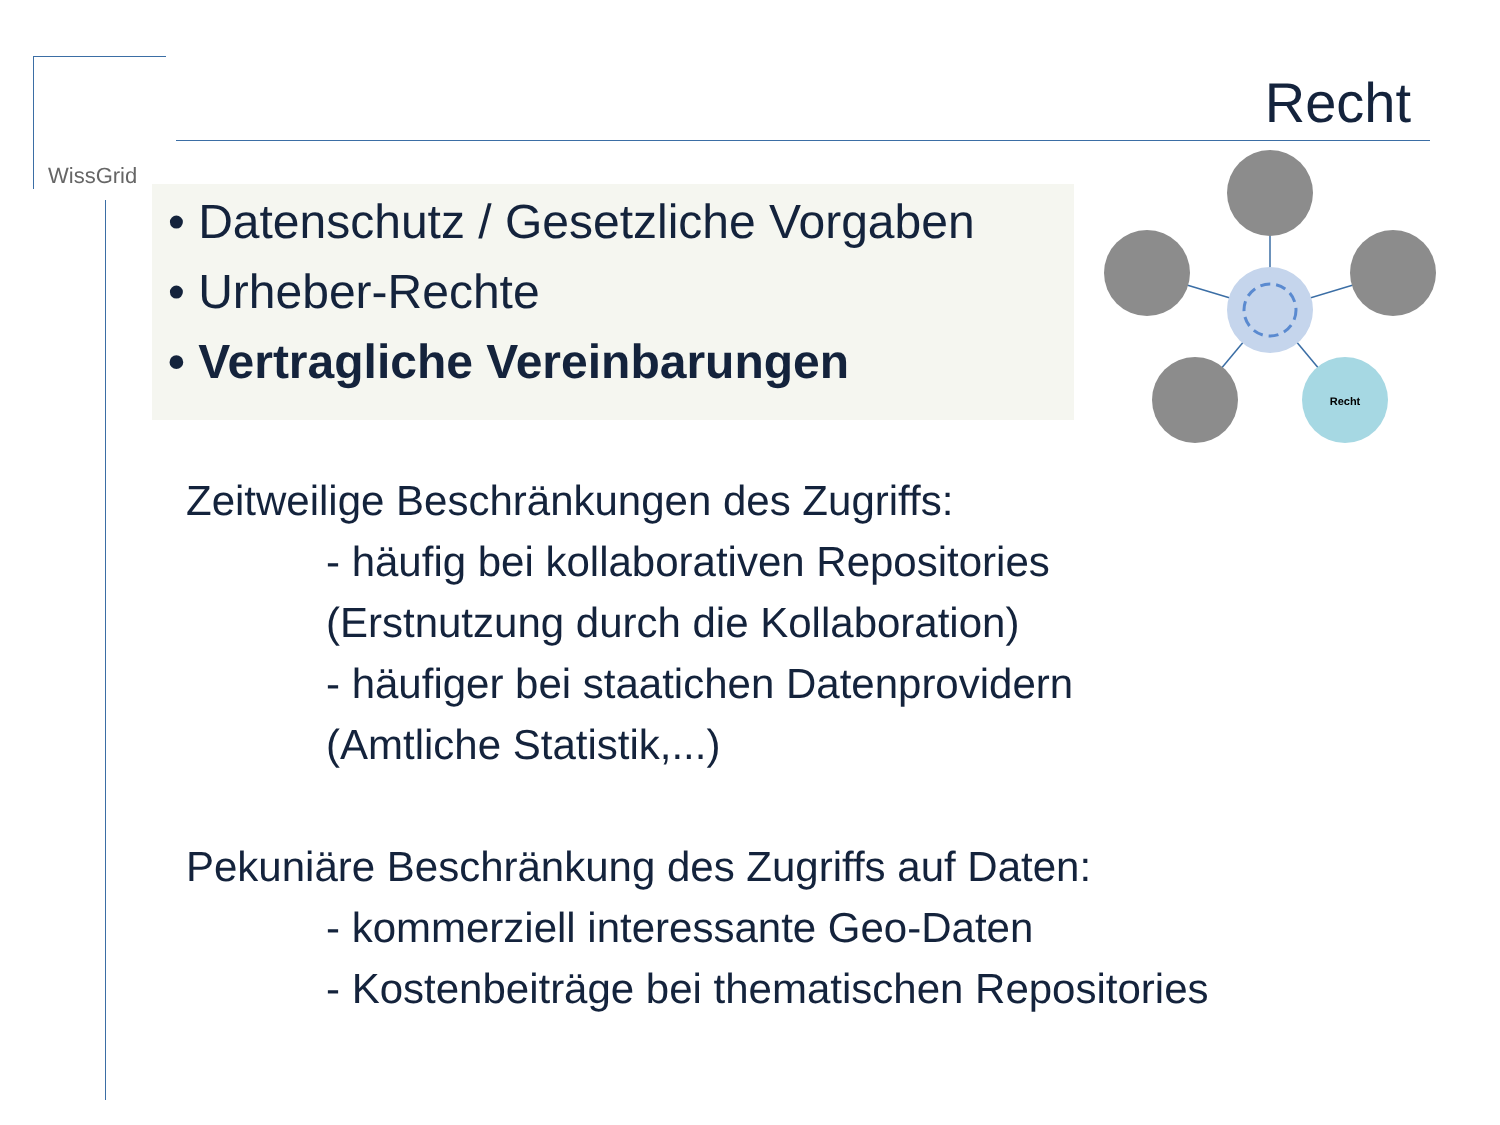WissGrid
Recht
• Datenschutz / Gesetzliche Vorgaben
• Urheber-Rechte
• Vertragliche Vereinbarungen
Recht
Zeitweilige Beschränkungen des Zugriffs:
- häufig bei kollaborativen Repositories
(Erstnutzung durch die Kollaboration)
- häufiger bei staatichen Datenprovidern
(Amtliche Statistik,...)
Pekuniäre Beschränkung des Zugriffs auf Daten:
- kommerziell interessante Geo-Daten
- Kostenbeiträge bei thematischen Repositories